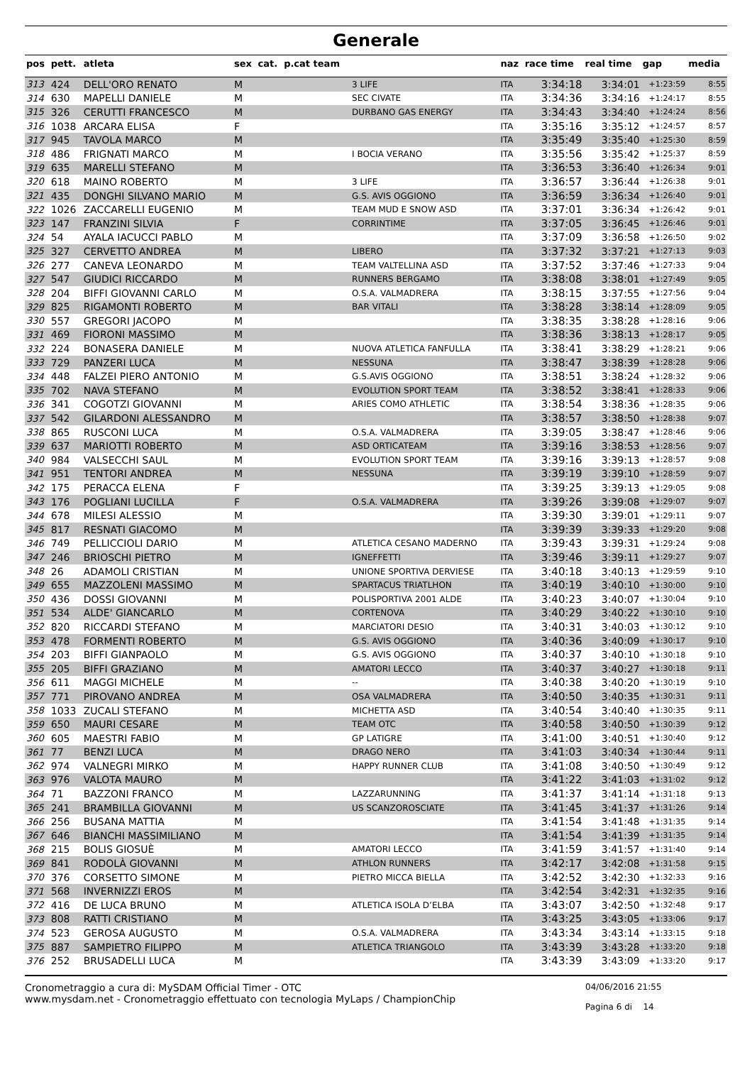Generale
| pos | pett. | atleta | sex | cat. | p.cat team | | naz | race time | real time | gap | media |
| --- | --- | --- | --- | --- | --- | --- | --- | --- | --- | --- | --- |
| 313 | 424 | DELL'ORO RENATO | M | | | 3 LIFE | ITA | 3:34:18 | 3:34:01 | +1:23:59 | 8:55 |
| 314 | 630 | MAPELLI DANIELE | M | | | SEC CIVATE | ITA | 3:34:36 | 3:34:16 | +1:24:17 | 8:55 |
| 315 | 326 | CERUTTI FRANCESCO | M | | | DURBANO GAS ENERGY | ITA | 3:34:43 | 3:34:40 | +1:24:24 | 8:56 |
| 316 | 1038 | ARCARA ELISA | F | | | | ITA | 3:35:16 | 3:35:12 | +1:24:57 | 8:57 |
| 317 | 945 | TAVOLA MARCO | M | | | | ITA | 3:35:49 | 3:35:40 | +1:25:30 | 8:59 |
| 318 | 486 | FRIGNATI MARCO | M | | | I BOCIA VERANO | ITA | 3:35:56 | 3:35:42 | +1:25:37 | 8:59 |
| 319 | 635 | MARELLI STEFANO | M | | | | ITA | 3:36:53 | 3:36:40 | +1:26:34 | 9:01 |
| 320 | 618 | MAINO ROBERTO | M | | | 3 LIFE | ITA | 3:36:57 | 3:36:44 | +1:26:38 | 9:01 |
| 321 | 435 | DONGHI SILVANO MARIO | M | | | G.S. AVIS OGGIONO | ITA | 3:36:59 | 3:36:34 | +1:26:40 | 9:01 |
| 322 | 1026 | ZACCARELLI EUGENIO | M | | | TEAM MUD E SNOW ASD | ITA | 3:37:01 | 3:36:34 | +1:26:42 | 9:01 |
| 323 | 147 | FRANZINI SILVIA | F | | | CORRINTIME | ITA | 3:37:05 | 3:36:45 | +1:26:46 | 9:01 |
| 324 | 54 | AYALA IACUCCI PABLO | M | | | | ITA | 3:37:09 | 3:36:58 | +1:26:50 | 9:02 |
| 325 | 327 | CERVETTO ANDREA | M | | | LIBERO | ITA | 3:37:32 | 3:37:21 | +1:27:13 | 9:03 |
| 326 | 277 | CANEVA LEONARDO | M | | | TEAM VALTELLINA ASD | ITA | 3:37:52 | 3:37:46 | +1:27:33 | 9:04 |
| 327 | 547 | GIUDICI RICCARDO | M | | | RUNNERS BERGAMO | ITA | 3:38:08 | 3:38:01 | +1:27:49 | 9:05 |
| 328 | 204 | BIFFI GIOVANNI CARLO | M | | | O.S.A. VALMADRERA | ITA | 3:38:15 | 3:37:55 | +1:27:56 | 9:04 |
| 329 | 825 | RIGAMONTI ROBERTO | M | | | BAR VITALI | ITA | 3:38:28 | 3:38:14 | +1:28:09 | 9:05 |
| 330 | 557 | GREGORI JACOPO | M | | | | ITA | 3:38:35 | 3:38:28 | +1:28:16 | 9:06 |
| 331 | 469 | FIORONI MASSIMO | M | | | | ITA | 3:38:36 | 3:38:13 | +1:28:17 | 9:05 |
| 332 | 224 | BONASERA DANIELE | M | | | NUOVA ATLETICA FANFULLA | ITA | 3:38:41 | 3:38:29 | +1:28:21 | 9:06 |
| 333 | 729 | PANZERI LUCA | M | | | NESSUNA | ITA | 3:38:47 | 3:38:39 | +1:28:28 | 9:06 |
| 334 | 448 | FALZEI PIERO ANTONIO | M | | | G.S.AVIS OGGIONO | ITA | 3:38:51 | 3:38:24 | +1:28:32 | 9:06 |
| 335 | 702 | NAVA STEFANO | M | | | EVOLUTION SPORT TEAM | ITA | 3:38:52 | 3:38:41 | +1:28:33 | 9:06 |
| 336 | 341 | COGOTZI GIOVANNI | M | | | ARIES COMO ATHLETIC | ITA | 3:38:54 | 3:38:36 | +1:28:35 | 9:06 |
| 337 | 542 | GILARDONI ALESSANDRO | M | | | | ITA | 3:38:57 | 3:38:50 | +1:28:38 | 9:07 |
| 338 | 865 | RUSCONI LUCA | M | | | O.S.A. VALMADRERA | ITA | 3:39:05 | 3:38:47 | +1:28:46 | 9:06 |
| 339 | 637 | MARIOTTI ROBERTO | M | | | ASD ORTICATEAM | ITA | 3:39:16 | 3:38:53 | +1:28:56 | 9:07 |
| 340 | 984 | VALSECCHI SAUL | M | | | EVOLUTION SPORT TEAM | ITA | 3:39:16 | 3:39:13 | +1:28:57 | 9:08 |
| 341 | 951 | TENTORI ANDREA | M | | | NESSUNA | ITA | 3:39:19 | 3:39:10 | +1:28:59 | 9:07 |
| 342 | 175 | PERACCA ELENA | F | | | | ITA | 3:39:25 | 3:39:13 | +1:29:05 | 9:08 |
| 343 | 176 | POGLIANI LUCILLA | F | | | O.S.A. VALMADRERA | ITA | 3:39:26 | 3:39:08 | +1:29:07 | 9:07 |
| 344 | 678 | MILESI ALESSIO | M | | | | ITA | 3:39:30 | 3:39:01 | +1:29:11 | 9:07 |
| 345 | 817 | RESNATI GIACOMO | M | | | | ITA | 3:39:39 | 3:39:33 | +1:29:20 | 9:08 |
| 346 | 749 | PELLICCIOLI DARIO | M | | | ATLETICA CESANO MADERNO | ITA | 3:39:43 | 3:39:31 | +1:29:24 | 9:08 |
| 347 | 246 | BRIOSCHI PIETRO | M | | | IGNEFFETTI | ITA | 3:39:46 | 3:39:11 | +1:29:27 | 9:07 |
| 348 | 26 | ADAMOLI CRISTIAN | M | | | UNIONE SPORTIVA DERVIESE | ITA | 3:40:18 | 3:40:13 | +1:29:59 | 9:10 |
| 349 | 655 | MAZZOLENI MASSIMO | M | | | SPARTACUS TRIATLHON | ITA | 3:40:19 | 3:40:10 | +1:30:00 | 9:10 |
| 350 | 436 | DOSSI GIOVANNI | M | | | POLISPORTIVA 2001 ALDE | ITA | 3:40:23 | 3:40:07 | +1:30:04 | 9:10 |
| 351 | 534 | ALDE' GIANCARLO | M | | | CORTENOVA | ITA | 3:40:29 | 3:40:22 | +1:30:10 | 9:10 |
| 352 | 820 | RICCARDI STEFANO | M | | | MARCIATORI DESIO | ITA | 3:40:31 | 3:40:03 | +1:30:12 | 9:10 |
| 353 | 478 | FORMENTI ROBERTO | M | | | G.S. AVIS OGGIONO | ITA | 3:40:36 | 3:40:09 | +1:30:17 | 9:10 |
| 354 | 203 | BIFFI GIANPAOLO | M | | | G.S. AVIS OGGIONO | ITA | 3:40:37 | 3:40:10 | +1:30:18 | 9:10 |
| 355 | 205 | BIFFI GRAZIANO | M | | | AMATORI LECCO | ITA | 3:40:37 | 3:40:27 | +1:30:18 | 9:11 |
| 356 | 611 | MAGGI MICHELE | M | | | -- | ITA | 3:40:38 | 3:40:20 | +1:30:19 | 9:10 |
| 357 | 771 | PIROVANO ANDREA | M | | | OSA VALMADRERA | ITA | 3:40:50 | 3:40:35 | +1:30:31 | 9:11 |
| 358 | 1033 | ZUCALI STEFANO | M | | | MICHETTA ASD | ITA | 3:40:54 | 3:40:40 | +1:30:35 | 9:11 |
| 359 | 650 | MAURI CESARE | M | | | TEAM OTC | ITA | 3:40:58 | 3:40:50 | +1:30:39 | 9:12 |
| 360 | 605 | MAESTRI FABIO | M | | | GP LATIGRE | ITA | 3:41:00 | 3:40:51 | +1:30:40 | 9:12 |
| 361 | 77 | BENZI LUCA | M | | | DRAGO NERO | ITA | 3:41:03 | 3:40:34 | +1:30:44 | 9:11 |
| 362 | 974 | VALNEGRI MIRKO | M | | | HAPPY RUNNER CLUB | ITA | 3:41:08 | 3:40:50 | +1:30:49 | 9:12 |
| 363 | 976 | VALOTA MAURO | M | | | | ITA | 3:41:22 | 3:41:03 | +1:31:02 | 9:12 |
| 364 | 71 | BAZZONI FRANCO | M | | | LAZZARUNNING | ITA | 3:41:37 | 3:41:14 | +1:31:18 | 9:13 |
| 365 | 241 | BRAMBILLA GIOVANNI | M | | | US SCANZOROSCIATE | ITA | 3:41:45 | 3:41:37 | +1:31:26 | 9:14 |
| 366 | 256 | BUSANA MATTIA | M | | | | ITA | 3:41:54 | 3:41:48 | +1:31:35 | 9:14 |
| 367 | 646 | BIANCHI MASSIMILIANO | M | | | | ITA | 3:41:54 | 3:41:39 | +1:31:35 | 9:14 |
| 368 | 215 | BOLIS GIOSUÈ | M | | | AMATORI LECCO | ITA | 3:41:59 | 3:41:57 | +1:31:40 | 9:14 |
| 369 | 841 | RODOLÀ GIOVANNI | M | | | ATHLON RUNNERS | ITA | 3:42:17 | 3:42:08 | +1:31:58 | 9:15 |
| 370 | 376 | CORSETTO SIMONE | M | | | PIETRO MICCA BIELLA | ITA | 3:42:52 | 3:42:30 | +1:32:33 | 9:16 |
| 371 | 568 | INVERNIZZI EROS | M | | | | ITA | 3:42:54 | 3:42:31 | +1:32:35 | 9:16 |
| 372 | 416 | DE LUCA BRUNO | M | | | ATLETICA ISOLA D’ELBA | ITA | 3:43:07 | 3:42:50 | +1:32:48 | 9:17 |
| 373 | 808 | RATTI CRISTIANO | M | | | | ITA | 3:43:25 | 3:43:05 | +1:33:06 | 9:17 |
| 374 | 523 | GEROSA AUGUSTO | M | | | O.S.A. VALMADRERA | ITA | 3:43:34 | 3:43:14 | +1:33:15 | 9:18 |
| 375 | 887 | SAMPIETRO FILIPPO | M | | | ATLETICA TRIANGOLO | ITA | 3:43:39 | 3:43:28 | +1:33:20 | 9:18 |
| 376 | 252 | BRUSADELLI LUCA | M | | | | ITA | 3:43:39 | 3:43:09 | +1:33:20 | 9:17 |
Cronometraggio a cura di: MySDAM Official Timer - OTC
www.mysdam.net - Cronometraggio effettuato con tecnologia MyLaps / ChampionChip
04/06/2016 21:55
Pagina 6 di 14